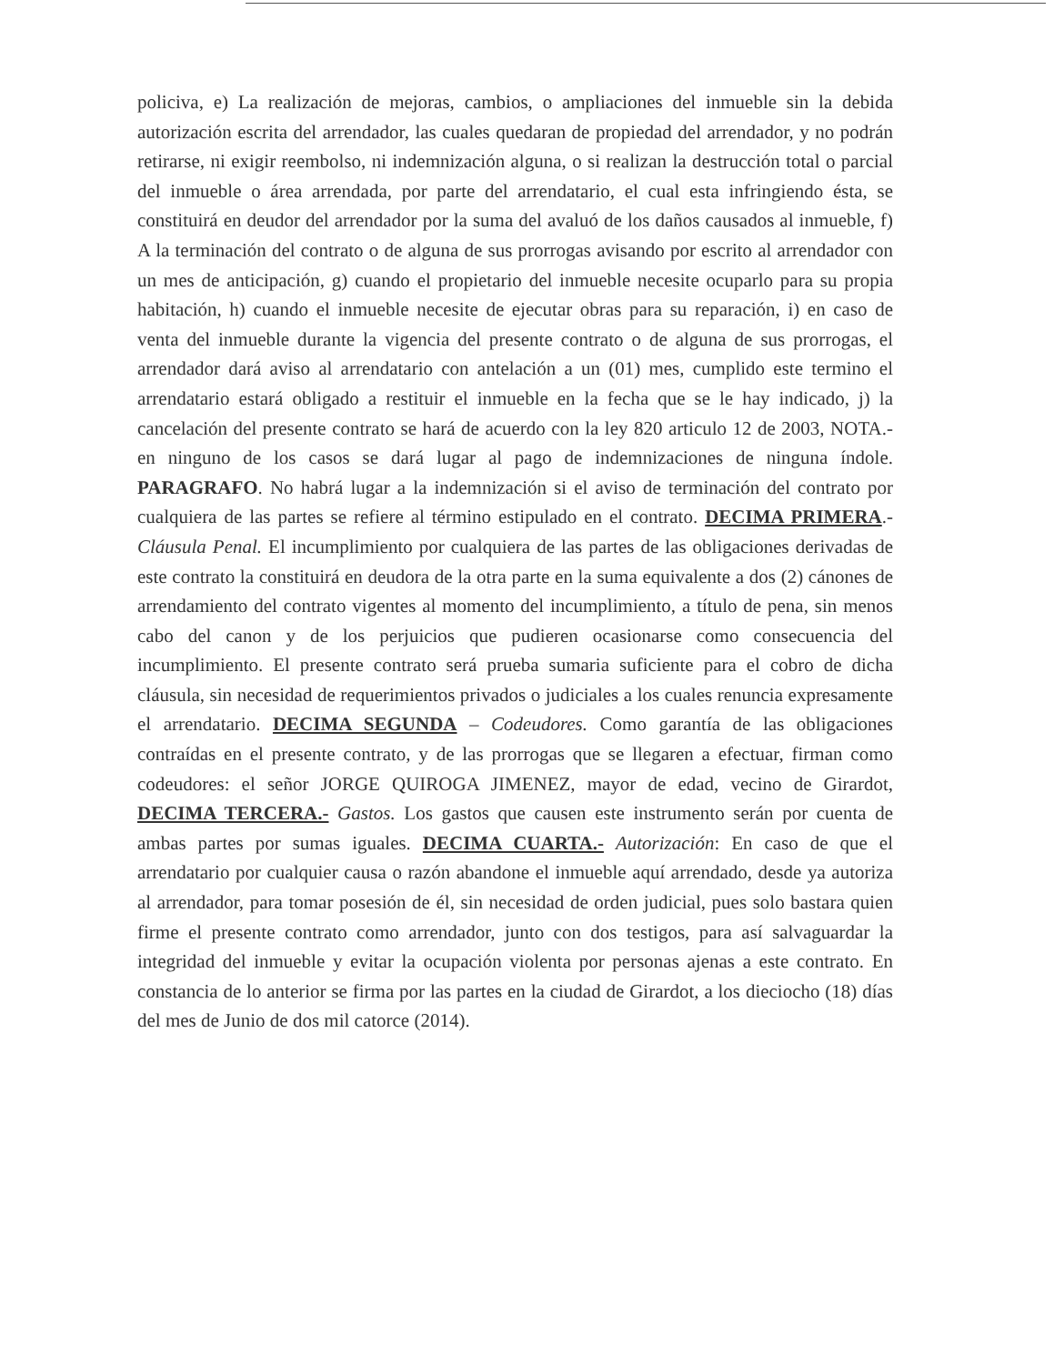policiva, e) La realización de mejoras, cambios, o ampliaciones del inmueble sin la debida autorización escrita del arrendador, las cuales quedaran de propiedad del arrendador, y no podrán retirarse, ni exigir reembolso, ni indemnización alguna, o si realizan la destrucción total o parcial del inmueble o área arrendada, por parte del arrendatario, el cual esta infringiendo ésta, se constituirá en deudor del arrendador por la suma del avaluó de los daños causados al inmueble, f) A la terminación del contrato o de alguna de sus prorrogas avisando por escrito al arrendador con un mes de anticipación, g) cuando el propietario del inmueble necesite ocuparlo para su propia habitación, h) cuando el inmueble necesite de ejecutar obras para su reparación, i) en caso de venta del inmueble durante la vigencia del presente contrato o de alguna de sus prorrogas, el arrendador dará aviso al arrendatario con antelación a un (01) mes, cumplido este termino el arrendatario estará obligado a restituir el inmueble en la fecha que se le hay indicado, j) la cancelación del presente contrato se hará de acuerdo con la ley 820 articulo 12 de 2003, NOTA.- en ninguno de los casos se dará lugar al pago de indemnizaciones de ninguna índole. PARAGRAFO. No habrá lugar a la indemnización si el aviso de terminación del contrato por cualquiera de las partes se refiere al término estipulado en el contrato. DECIMA PRIMERA.- Cláusula Penal. El incumplimiento por cualquiera de las partes de las obligaciones derivadas de este contrato la constituirá en deudora de la otra parte en la suma equivalente a dos (2) cánones de arrendamiento del contrato vigentes al momento del incumplimiento, a título de pena, sin menos cabo del canon y de los perjuicios que pudieren ocasionarse como consecuencia del incumplimiento. El presente contrato será prueba sumaria suficiente para el cobro de dicha cláusula, sin necesidad de requerimientos privados o judiciales a los cuales renuncia expresamente el arrendatario. DECIMA SEGUNDA – Codeudores. Como garantía de las obligaciones contraídas en el presente contrato, y de las prorrogas que se llegaren a efectuar, firman como codeudores: el señor JORGE QUIROGA JIMENEZ, mayor de edad, vecino de Girardot, DECIMA TERCERA.- Gastos. Los gastos que causen este instrumento serán por cuenta de ambas partes por sumas iguales. DECIMA CUARTA.- Autorización: En caso de que el arrendatario por cualquier causa o razón abandone el inmueble aquí arrendado, desde ya autoriza al arrendador, para tomar posesión de él, sin necesidad de orden judicial, pues solo bastara quien firme el presente contrato como arrendador, junto con dos testigos, para así salvaguardar la integridad del inmueble y evitar la ocupación violenta por personas ajenas a este contrato. En constancia de lo anterior se firma por las partes en la ciudad de Girardot, a los dieciocho (18) días del mes de Junio de dos mil catorce (2014).